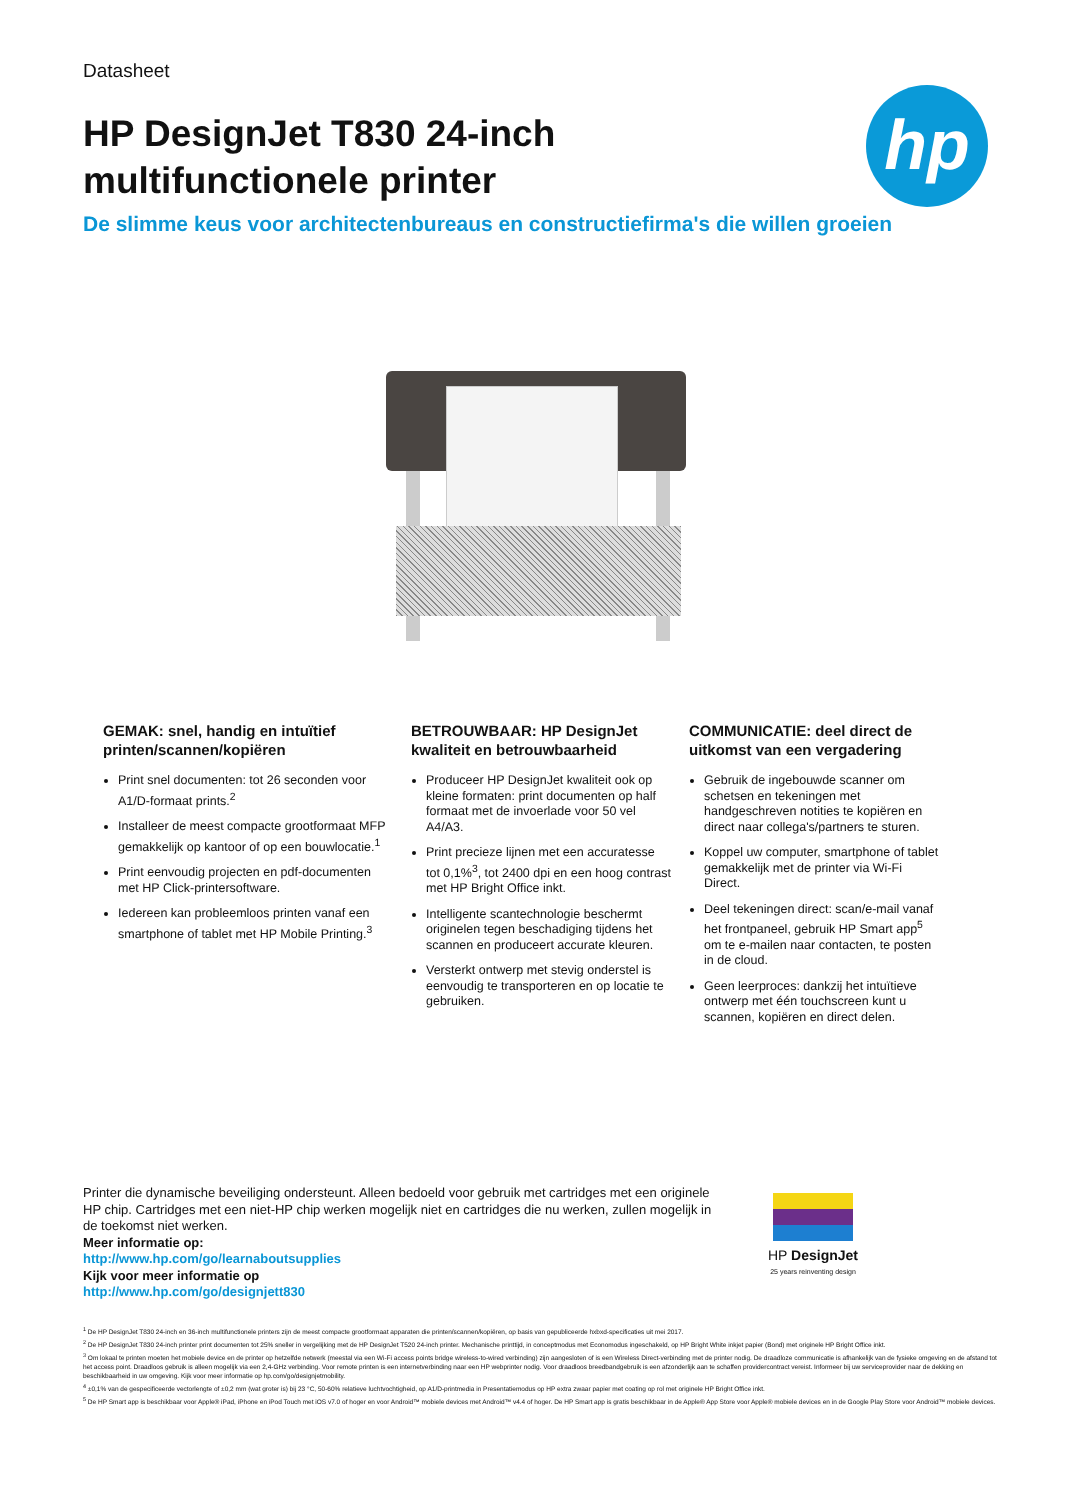hp
Datasheet
HP DesignJet T830 24-inch
multifunctionele printer
De slimme keus voor architectenbureaus en constructiefirma's die willen groeien
GEMAK: snel, handig en intuïtief printen/scannen/kopiëren
Print snel documenten: tot 26 seconden voor A1/D-formaat prints.<sup>2</sup>
Installeer de meest compacte grootformaat MFP gemakkelijk op kantoor of op een bouwlocatie.<sup>1</sup>
Print eenvoudig projecten en pdf-documenten met HP Click-printersoftware.
Iedereen kan probleemloos printen vanaf een smartphone of tablet met HP Mobile Printing.<sup>3</sup>
BETROUWBAAR: HP DesignJet kwaliteit en betrouwbaarheid
Produceer HP DesignJet kwaliteit ook op kleine formaten: print documenten op half formaat met de invoerlade voor 50 vel A4/A3.
Print precieze lijnen met een accuratesse tot 0,1%<sup>3</sup>, tot 2400 dpi en een hoog contrast met HP Bright Office inkt.
Intelligente scantechnologie beschermt originelen tegen beschadiging tijdens het scannen en produceert accurate kleuren.
Versterkt ontwerp met stevig onderstel is eenvoudig te transporteren en op locatie te gebruiken.
COMMUNICATIE: deel direct de uitkomst van een vergadering
Gebruik de ingebouwde scanner om schetsen en tekeningen met handgeschreven notities te kopiëren en direct naar collega's/partners te sturen.
Koppel uw computer, smartphone of tablet gemakkelijk met de printer via Wi-Fi Direct.
Deel tekeningen direct: scan/e-mail vanaf het frontpaneel, gebruik HP Smart app<sup>5</sup> om te e-mailen naar contacten, te posten in de cloud.
Geen leerproces: dankzij het intuïtieve ontwerp met één touchscreen kunt u scannen, kopiëren en direct delen.
Printer die dynamische beveiliging ondersteunt. Alleen bedoeld voor gebruik met cartridges met een originele HP chip. Cartridges met een niet-HP chip werken mogelijk niet en cartridges die nu werken, zullen mogelijk in de toekomst niet werken.
Meer informatie op:
http://www.hp.com/go/learnaboutsupplies
Kijk voor meer informatie op
http://www.hp.com/go/designjett830
HP DesignJet
25 years reinventing design
<sup>1</sup> De HP DesignJet T830 24-inch en 36-inch multifunctionele printers zijn de meest compacte grootformaat apparaten die printen/scannen/kopiëren, op basis van gepubliceerde hxbxd-specificaties uit mei 2017.
<sup>2</sup> De HP DesignJet T830 24-inch printer print documenten tot 25% sneller in vergelijking met de HP DesignJet T520 24-inch printer. Mechanische printtijd, in conceptmodus met Economodus ingeschakeld, op HP Bright White inkjet papier (Bond) met originele HP Bright Office inkt.
<sup>3</sup> Om lokaal te printen moeten het mobiele device en de printer op hetzelfde netwerk (meestal via een Wi-Fi access points bridge wireless-to-wired verbinding) zijn aangesloten of is een Wireless Direct-verbinding met de printer nodig. De draadloze communicatie is afhankelijk van de fysieke omgeving en de afstand tot het access point. Draadloos gebruik is alleen mogelijk via een 2,4-GHz verbinding. Voor remote printen is een internetverbinding naar een HP webprinter nodig. Voor draadloos breedbandgebruik is een afzonderlijk aan te schaffen providercontract vereist. Informeer bij uw serviceprovider naar de dekking en beschikbaarheid in uw omgeving. Kijk voor meer informatie op hp.com/go/designjetmobility.
<sup>4</sup> ±0,1% van de gespecificeerde vectorlengte of ±0,2 mm (wat groter is) bij 23 °C, 50-60% relatieve luchtvochtigheid, op A1/D-printmedia in Presentatiemodus op HP extra zwaar papier met coating op rol met originele HP Bright Office inkt.
<sup>5</sup> De HP Smart app is beschikbaar voor Apple® iPad, iPhone en iPod Touch met iOS v7.0 of hoger en voor Android™ mobiele devices met Android™ v4.4 of hoger. De HP Smart app is gratis beschikbaar in de Apple® App Store voor Apple® mobiele devices en in de Google Play Store voor Android™ mobiele devices.